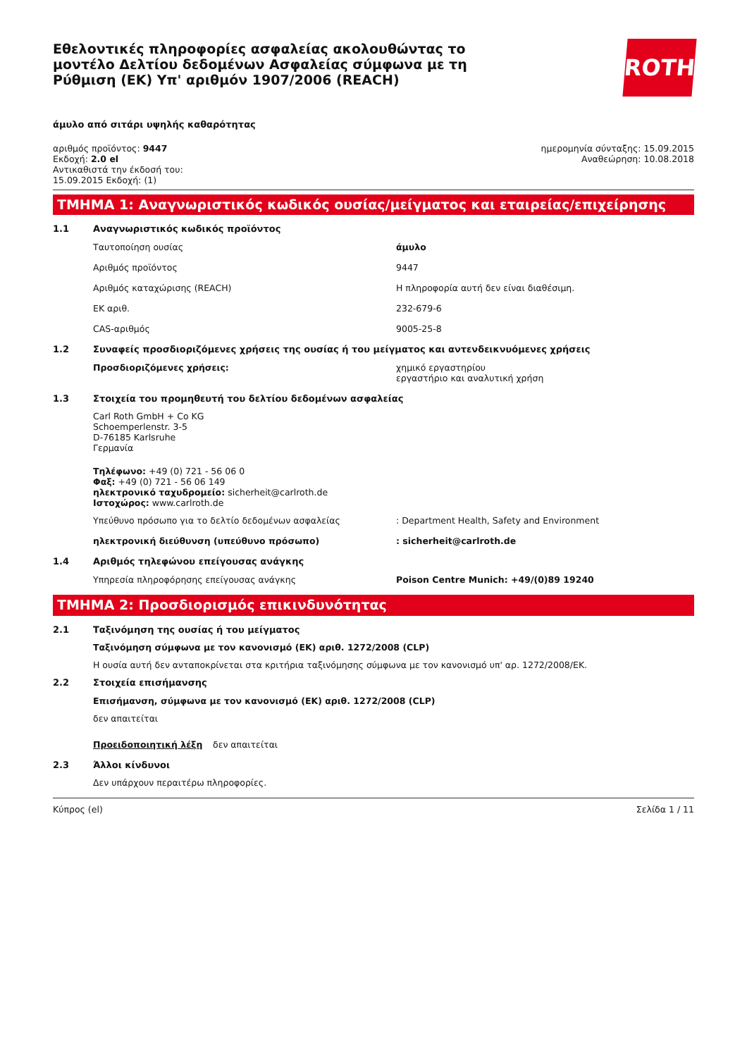Εθελοντικές πληροφορίες ασφαλείας ακολουθώντας το μοντέλο Δελτίου δεδομένων Ασφαλείας σύμφωνα με τη Ρύθμιση (ΕΚ) Υπ' αριθμόν 1907/2006 (REACH)
ROTH
άμυλο από σιτάρι υψηλής καθαρότητας
αριθμός προϊόντος: 9447
Εκδοχή: 2.0 el
Αντικαθιστά την έκδοσή του:
15.09.2015 Εκδοχή: (1)
ημερομηνία σύνταξης: 15.09.2015
Αναθεώρηση: 10.08.2018
ΤΜΗΜΑ 1: Αναγνωριστικός κωδικός ουσίας/μείγματος και εταιρείας/επιχείρησης
1.1 Αναγνωριστικός κωδικός προϊόντος
Ταυτοποίηση ουσίας άμυλο
Αριθμός προϊόντος 9447
Αριθμός καταχώρισης (REACH) Η πληροφορία αυτή δεν είναι διαθέσιμη.
ΕΚ αριθ. 232-679-6
CAS-αριθμός 9005-25-8
1.2 Συναφείς προσδιοριζόμενες χρήσεις της ουσίας ή του μείγματος και αντενδεικνυόμενες χρήσεις
Προσδιοριζόμενες χρήσεις: χημικό εργαστηρίου
εργαστήριο και αναλυτική χρήση
1.3 Στοιχεία του προμηθευτή του δελτίου δεδομένων ασφαλείας
Carl Roth GmbH + Co KG
Schoemperlenstr. 3-5
D-76185 Karlsruhe
Γερμανία
Τηλέφωνο: +49 (0) 721 - 56 06 0
Φαξ: +49 (0) 721 - 56 06 149
ηλεκτρονικό ταχυδρομείο: sicherheit@carlroth.de
Ιστοχώρος: www.carlroth.de
Υπεύθυνο πρόσωπο για το δελτίο δεδομένων ασφαλείας : Department Health, Safety and Environment
ηλεκτρονική διεύθυνση (υπεύθυνο πρόσωπο) : sicherheit@carlroth.de
1.4 Αριθμός τηλεφώνου επείγουσας ανάγκης
Υπηρεσία πληροφόρησης επείγουσας ανάγκης Poison Centre Munich: +49/(0)89 19240
ΤΜΗΜΑ 2: Προσδιορισμός επικινδυνότητας
2.1 Ταξινόμηση της ουσίας ή του μείγματος
Ταξινόμηση σύμφωνα με τον κανονισμό (ΕΚ) αριθ. 1272/2008 (CLP)
Η ουσία αυτή δεν ανταποκρίνεται στα κριτήρια ταξινόμησης σύμφωνα με τον κανονισμό υπ' αρ. 1272/2008/ΕΚ.
2.2 Στοιχεία επισήμανσης
Επισήμανση, σύμφωνα με τον κανονισμό (ΕΚ) αριθ. 1272/2008 (CLP)
δεν απαιτείται
Προειδοποιητική λέξη δεν απαιτείται
2.3 Άλλοι κίνδυνοι
Δεν υπάρχουν περαιτέρω πληροφορίες.
Κύπρος (el) Σελίδα 1 / 11